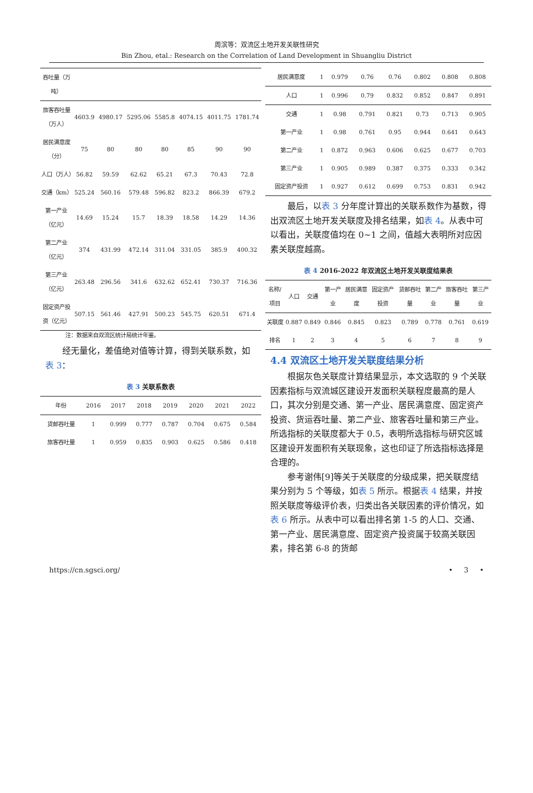周滨等：双流区土地开发关联性研究
Bin Zhou, etal.: Research on the Correlation of Land Development in Shuangliu District
| 吞吐量（万吨） | | | | | | | |
| 旅客吞吐量（万人） | 4603.9 | 4980.17 | 5295.06 | 5585.8 | 4074.15 | 4011.75 | 1781.74 |
| 居民满意度（分） | 75 | 80 | 80 | 80 | 85 | 90 | 90 |
| 人口（万人） | 56.82 | 59.59 | 62.62 | 65.21 | 67.3 | 70.43 | 72.8 |
| 交通（km） | 525.24 | 560.16 | 579.48 | 596.82 | 823.2 | 866.39 | 679.2 |
| 第一产业（亿元） | 14.69 | 15.24 | 15.7 | 18.39 | 18.58 | 14.29 | 14.36 |
| 第二产业（亿元） | 374 | 431.99 | 472.14 | 311.04 | 331.05 | 385.9 | 400.32 |
| 第三产业（亿元） | 263.48 | 296.56 | 341.6 | 632.62 | 652.41 | 730.37 | 716.36 |
| 固定资产投资（亿元） | 507.15 | 561.46 | 427.91 | 500.23 | 545.75 | 620.51 | 671.4 |
注：数据来自双流区统计局统计年鉴。
经无量化，差值绝对值等计算，得到关联系数，如表 3：
表 3 关联系数表
| 年份 | 2016 | 2017 | 2018 | 2019 | 2020 | 2021 | 2022 |
| --- | --- | --- | --- | --- | --- | --- | --- |
| 货邮吞吐量 | 1 | 0.999 | 0.777 | 0.787 | 0.704 | 0.675 | 0.584 |
| 旅客吞吐量 | 1 | 0.959 | 0.835 | 0.903 | 0.625 | 0.586 | 0.418 |
| 居民满意度 | 1 | 0.979 | 0.76 | 0.76 | 0.802 | 0.808 | 0.808 |
| 人口 | 1 | 0.996 | 0.79 | 0.832 | 0.852 | 0.847 | 0.891 |
| 交通 | 1 | 0.98 | 0.791 | 0.821 | 0.73 | 0.713 | 0.905 |
| 第一产业 | 1 | 0.98 | 0.761 | 0.95 | 0.944 | 0.641 | 0.643 |
| 第二产业 | 1 | 0.872 | 0.963 | 0.606 | 0.625 | 0.677 | 0.703 |
| 第三产业 | 1 | 0.905 | 0.989 | 0.387 | 0.375 | 0.333 | 0.342 |
| 固定资产投资 | 1 | 0.927 | 0.612 | 0.699 | 0.753 | 0.831 | 0.942 |
最后，以表 3 分年度计算出的关联系数作为基数，得出双流区土地开发关联度及排名结果，如表 4。从表中可以看出，关联度值均在 0~1 之间，值越大表明所对应因素关联度越高。
表 4 2016-2022 年双流区土地开发关联度结果表
| 名称/项目 | 人口 | 交通 | 第一产业 | 居民满意度 | 固定资产投资 | 货邮吞吐量 | 第二产业 | 旅客吞吐量 | 第三产业 |
| --- | --- | --- | --- | --- | --- | --- | --- | --- | --- |
| 关联度 | 0.887 | 0.849 | 0.846 | 0.845 | 0.823 | 0.789 | 0.778 | 0.761 | 0.619 |
| 排名 | 1 | 2 | 3 | 4 | 5 | 6 | 7 | 8 | 9 |
4.4 双流区土地开发关联度结果分析
根据灰色关联度计算结果显示，本文选取的 9 个关联因素指标与双流城区建设开发面积关联程度最高的是人口，其次分别是交通、第一产业、居民满意度、固定资产投资、货运吞吐量、第二产业、旅客吞吐量和第三产业。所选指标的关联度都大于 0.5，表明所选指标与研究区城区建设开发面积有关联现象，这也印证了所选指标选择是合理的。
参考谢伟[9]等关于关联度的分级成果，把关联度结果分别为 5 个等级，如表 5 所示。根据表 4 结果，并按照关联度等级评价表，归类出各关联因素的评价情况，如表 6 所示。从表中可以看出排名第 1-5 的人口、交通、第一产业、居民满意度、固定资产投资属于较高关联因素，排名第 6-8 的货邮
https://cn.sgsci.org/ • 3 •